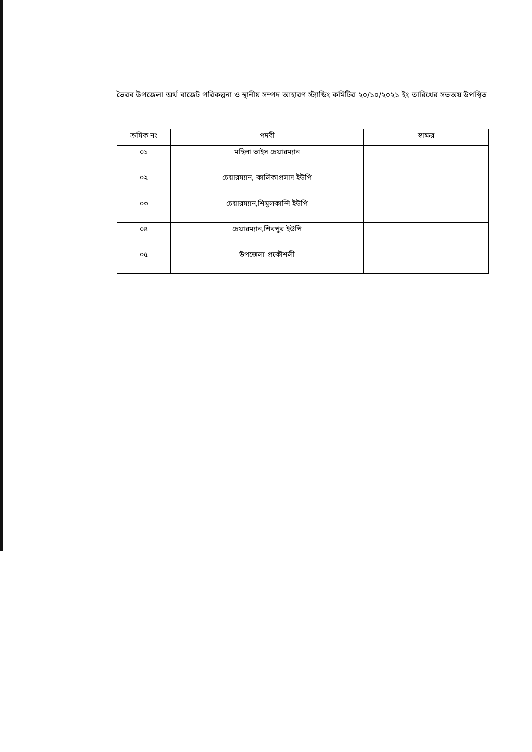ভৈরব উপজেলা অর্থ বাজেট পরিকল্পনা ও স্থানীয় সম্পদ আহারণ স্ট্যান্ডিং কমিটির ২০/১০/২০২১ ইং তারিখের সভঅয় উপস্থিত
| ক্রমিক নং | পদবী | স্বাক্ষর |
| --- | --- | --- |
| ০১ | মহিলা ভাইস চেয়ারম্যান | |
| ০২ | চেয়ারম্যান, কালিকাপ্রসাদ ইউপি | |
| ০৩ | চেয়ারম্যান,শিমুলকান্দি ইউপি | |
| ০৪ | চেয়ারম্যান,শিবপুর ইউপি | |
| ০৫ | উপজেলা প্রকৌশলী | |